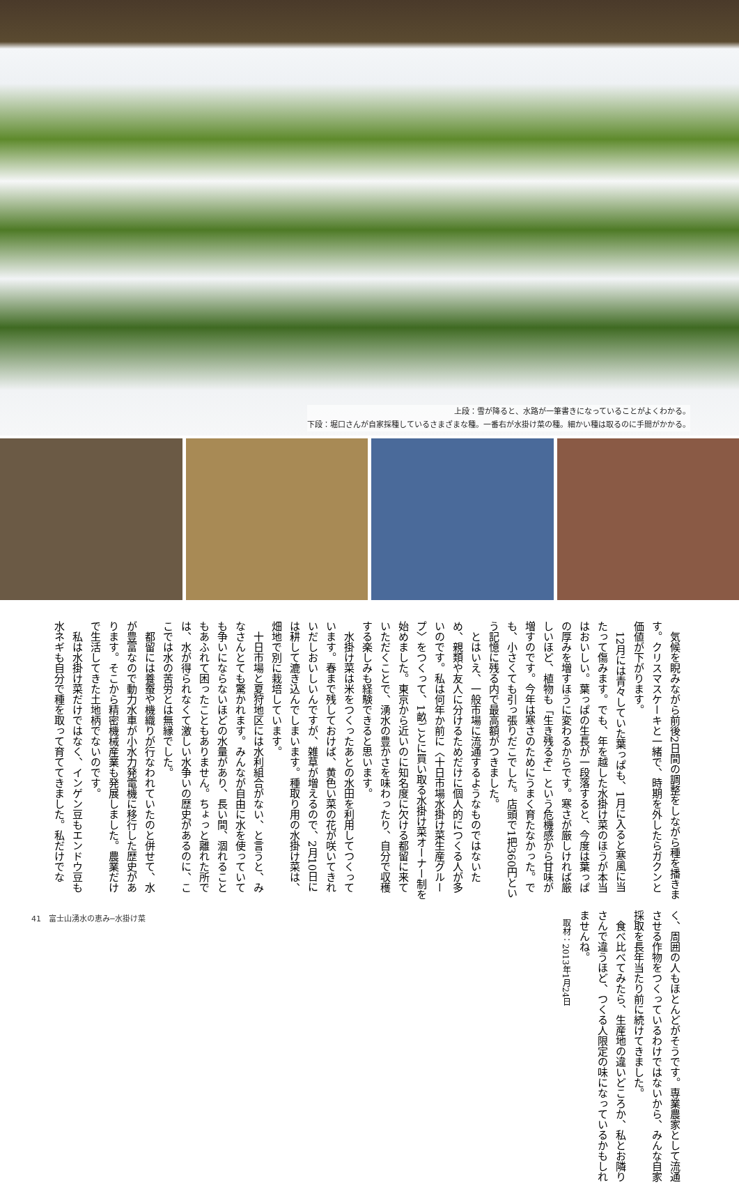上段：雪が降ると、水路が一筆書きになっていることがよくわかる。
下段：堀口さんが自家採種しているさまざまな種。一番右が水掛け菜の種。細かい種は取るのに手間がかかる。
気候を睨みながら前後2日間の調整をしながら種を播きます。クリスマスケーキと一緒で、時期を外したらガクンと価値が下がります。
12月には青々していた葉っぱも、1月に入ると寒風に当たって傷みます。でも、年を越した水掛け菜のほうが本当はおいしい。葉っぱの生長が一段落すると、今度は葉っぱの厚みを増すほうに変わるからです。寒さが厳しければ厳しいほど、植物も「生き残るぞ」という危機感から甘味が増すのです。今年は寒さのためにうまく育たなかった。でも、小さくても引っ張りだこでした。店頭で1把360円という記憶に残る内で最高額がつきました。
とはいえ、一般市場に流通するようなものではないため、親類や友人に分けるためだけに個人的につくる人が多いのです。私は何年か前に〈十日市場水掛け菜生産グループ〉をつくって、1畝ごとに買い取る水掛け菜オーナー制を始めました。東京から近いのに知名度に欠ける都留に来ていただくことで、湧水の豊かさを味わったり、自分で収穫する楽しみも経験できると思います。
水掛け菜は米をつくったあとの水田を利用してつくっています。春まで残しておけば、黄色い菜の花が咲いてきれいだしおいしいんですが、雑草が増えるので、2月10日には耕して漉き込んでしまいます。種取り用の水掛け菜は、畑地で別に栽培しています。
十日市場と夏狩地区には水利組合がない、と言うと、みなさんとても驚かれます。みんなが自由に水を使っていても争いにならないほどの水量があり、長い間、涸れることもあふれて困ったこともありません。ちょっと離れた所では、水が得られなくて激しい水争いの歴史があるのに、ここでは水の苦労とは無縁でした。
都留には養蚕や機織りが行なわれていたのと併せて、水が豊富なので動力水車が小水力発電機に移行した歴史があります。そこから精密機械産業も発展しました。農業だけで生活してきた土地柄でないのです。
私は水掛け菜だけではなく、インゲン豆もエンドウ豆も水ネギも自分で種を取って育ててきました。私だけでなく、周囲の人もほとんどがそうです。専業農家として流通させる作物をつくっているわけではないから、みんな自家採取を長年当たり前に続けてきました。
食べ比べてみたら、生産地の違いどころか、私とお隣りさんで違うほど、つくる人限定の味になっているかもしれませんね。
取材：2013年1月24日
41　富士山湧水の恵み─水掛け菜